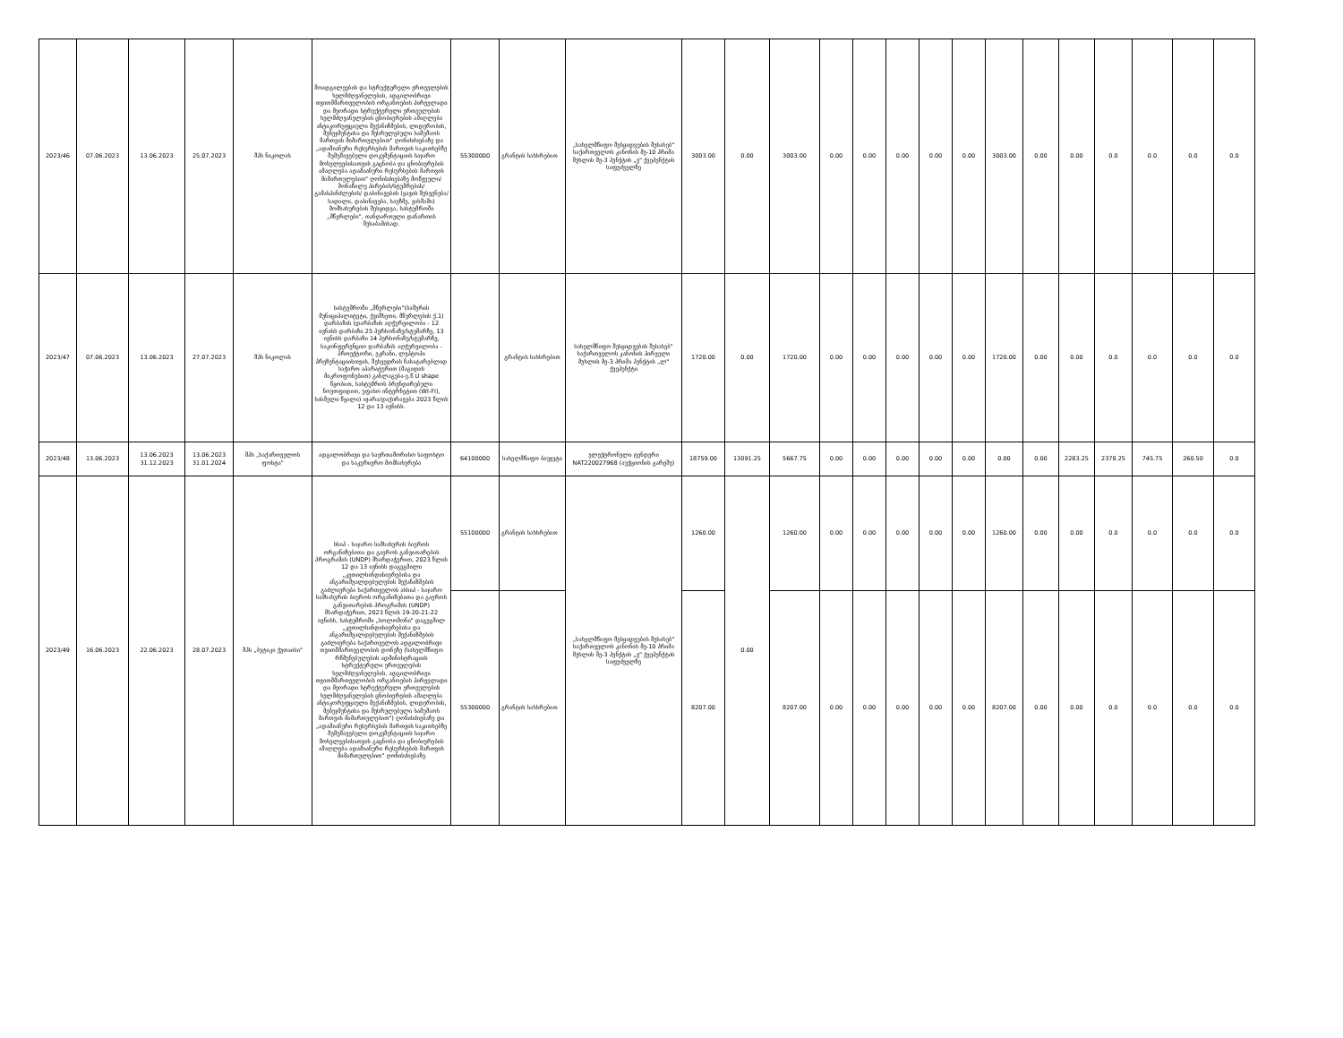| 2023/46 | 07.06.2023 | 13.06.2023 | 25.07.2023 | შპს ნიკოლას | მოადგილეების და სტრუქტურული ერთეულების ხელმძღვანელების, ადგილობრივი თვითმმართველობის ორგანოების პირველადი და მეორადი სტრუქტურული ერთეულების ხელმძღვანელების ცნობიერების ამაღლება ანტიკორუფციული მექანიზმების, ლიდერობის, მენეჯმენტისა და შესრულებული სამუშაოს მართვის მიმართულებით" ღონისძიებაზე და „ადამიანური რესურსების მართვის საკითხებზე შემუშავებული დოკუმენტაციის საჯარო მოხელეებისათვის გაცნობა და ცნობიერების ამაღლება ადამიანური რესურსების მართვის მიმართულებით" ღონისძიებაზე მოწვეული/მონაწილე პირების/სტუმრების/გამასპინძლების/ დაბინავების (ყავის შესვენება/სადილი, დაბინავება, საუზმე, ვახშამი) მომსახურების შესყიდვა, სასტუმროში „მწერლები", თანდართული დანართის შესაბამისად. | 55300000 | გრანტის სახსრებით | „სახელმწიფო შესყიდვების შესახებ" საქართველოს კანონის მე-10 პრიმა მუხლის მე-3 პუნქტის „ვ" ქვეპუნქტის საფუძველზე | 3003.00 | 0.00 | 3003.00 | 0.00 | 0.00 | 0.00 | 0.00 | 0.00 | 3003.00 | 0.00 | 0.00 | 0.0 | 0.0 | 0.0 | 0.0 |
| 2023/47 | 07.06.2023 | 13.06.2023 | 27.07.2023 | შპს ნიკოლას | სასტუმროში „მწერლები"(ბაშურის მუნიციპალიტეტი, ქვიშხეთი, მწერლების ქ.1) დარბაზის (დარბაზის აღჭურვილობა - 12 ივნისს დარბაზი 25 პერსონაზე/სტუმარზე, 13 ივნისს დარბაზი 14 პერსონაზე/სტუმარზე, საკონფერენციო დარბაზის აღჭურვილობა - პროექტორი, ეკრანი, ლეპტოპი პრეზენტაციისთვის, შეხვედრის ჩასატარებლად საჭირო აპარატურით (მაგიდის მიკროფონებით) განლაგება-ე.წ U shape წყობით, სასტუმროს ბრენდირებული ნოუთფიდით, უფასო ინტერნეტით (WI-FI), სასმელი წყალი) იჯარა/დაქირავება 2023 წლის 12 და 13 ივნისს. | | გრანტის სახსრებით | სახელმწიფო შესყიდვების შესახებ" საქართველოს კანონის პირველი მუხლის მე-3 პრიმა პუნქტის „ლ" ქვეპუნქტი | 1720.00 | 0.00 | 1720.00 | 0.00 | 0.00 | 0.00 | 0.00 | 0.00 | 1720.00 | 0.00 | 0.00 | 0.0 | 0.0 | 0.0 | 0.0 |
| 2023/48 | 13.06.2023 | 13.06.2023 31.12.2023 | 13.06.2023 31.01.2024 | შპს „საქართველოს ფოსტა" | ადგილობრივი და საერთაშორისო საფოსტო და საკურიერო მომსახურება | 64100000 | სახელმწიფო ბიუჯეტი | ელექტრონული ტენდერი NAT220027968 (აუქციონის გარეშე) | 18759.00 | 13091.25 | 5667.75 | 0.00 | 0.00 | 0.00 | 0.00 | 0.00 | 0.00 | 0.00 | 2283.25 | 2378.25 | 745.75 | 260.50 | 0.0 |
| 2023/49 | 16.06.2023 | 22.06.2023 | 28.07.2023 | შპს „ბუტიკი ქუთაისი" | სსიპ - საჯარო სამსახურის ბიუროს ორგანიზებითა და გაეროს განვითარების პროგრამის (UNDP) მხარდაჭერით, 2023 წლის 12 და 13 ივნისს დაგეგმილი „კეთილსინდისიერებისა და ანგარიშვალდებულების მექანიზმების გაძლიერება საქართველოს ასსიპ - საჯარო სამსახურის ბიუროს ორგანიზებითა და გაეროს განვითარების პროგრამის (UNDP) მხარდაჭერით, 2023 წლის 19-20-21-22 ივნისს, სასტუმროში „სოლომონი" დაგეგმილ „კეთილსინდისიერებისა და ანგარიშვალდებულების მექანიზმების გაძლიერება საქართველოს ადგილობრივი თვითმმართველობის დონეზე (სახელმწიფო რწმუნებულების ადმინისტრაციის სტრუქტურული ერთეულების ხელმძღვანელების, ადგილობრივი თვითმმართველობის ორგანოების პირველადი და მეორადი სტრუქტურული ერთეულების ხელმძღვანელების ცნობიერების ამაღლება ანტიკორუფციული მექანიზმების, ლიდერობის, მენეჯმენტისა და შესრულებული სამუშაოს მართვის მიმართულებით") ღონისძიებაზე და „ადამიანური რესურსების მართვის საკითხებზე შემუშავებული დოკუმენტაციის საჯარო მოხელეებისათვის გაცნობა და ცნობიერების ამაღლება ადამიანური რესურსების მართვის მიმართულებით" ღონისძიებაზე | 55100000 | გრანტის სახსრებით | „სახელმწიფო შესყიდვების შესახებ" საქართველოს კანონის მე-10 პრიმა მუხლის მე-3 პუნქტის „ვ" ქვეპუნქტის საფუძველზე | 1260.00 | 0.00 | 1260.00 | 0.00 | 0.00 | 0.00 | 0.00 | 0.00 | 1260.00 | 0.00 | 0.00 | 0.0 | 0.0 | 0.0 | 0.0 |
| | | | | | | 55300000 | გრანტის სახსრებით | | 8207.00 | | 8207.00 | 0.00 | 0.00 | 0.00 | 0.00 | 0.00 | 8207.00 | 0.00 | 0.00 | 0.0 | 0.0 | 0.0 | 0.0 |